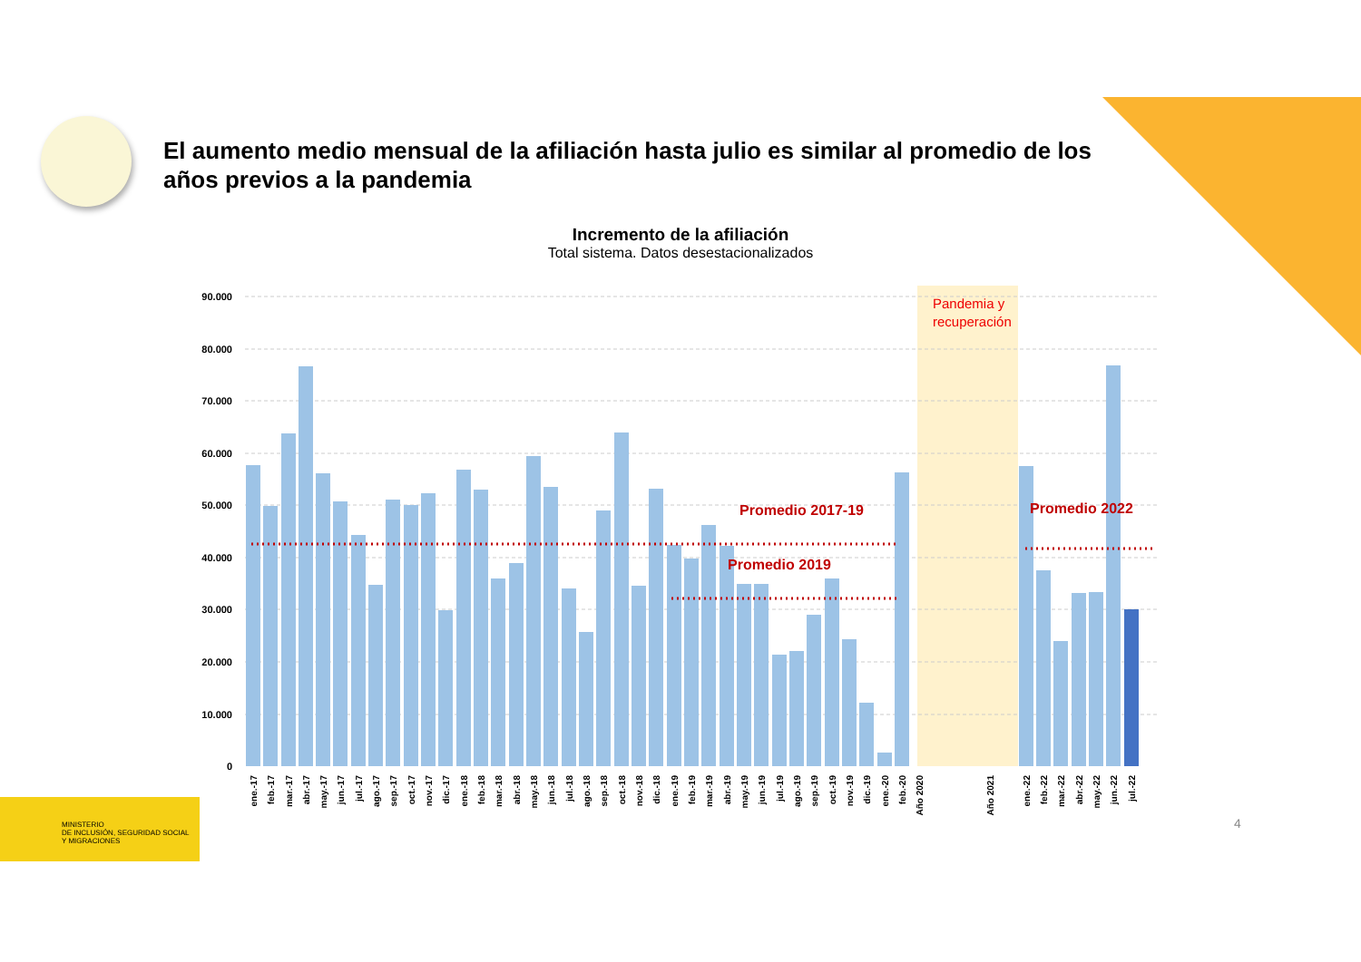El aumento medio mensual de la afiliación hasta julio es similar al promedio de los años previos a la pandemia
Incremento de la afiliación
Total sistema. Datos desestacionalizados
90.000
80.000
70.000
60.000
50.000
40.000
30.000
20.000
10.000
0
Promedio 2017-19
Promedio 2019
Promedio 2022
Pandemia y
recuperación
ene.-17
feb.-17
mar.-17
abr.-17
may.-17
jun.-17
jul.-17
ago.-17
sep.-17
oct.-17
nov.-17
dic.-17
ene.-18
feb.-18
mar.-18
abr.-18
may.-18
jun.-18
jul.-18
ago.-18
sep.-18
oct.-18
nov.-18
dic.-18
ene.-19
feb.-19
mar.-19
abr.-19
may.-19
jun.-19
jul.-19
ago.-19
sep.-19
oct.-19
nov.-19
dic.-19
ene.-20
feb.-20
Año 2020
Año 2021
ene.-22
feb.-22
mar.-22
abr.-22
may.-22
jun.-22
jul.-22
MINISTERIO
DE INCLUSIÓN, SEGURIDAD SOCIAL
Y MIGRACIONES
4